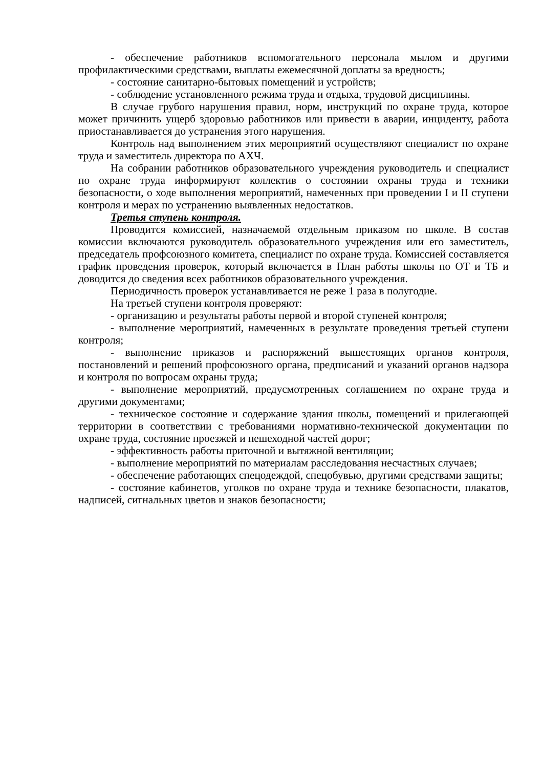- обеспечение работников вспомогательного персонала мылом и другими профилактическими средствами, выплаты ежемесячной доплаты за вредность;
- состояние санитарно-бытовых помещений и устройств;
- соблюдение установленного режима труда и отдыха, трудовой дисциплины.
В случае грубого нарушения правил, норм, инструкций по охране труда, которое может причинить ущерб здоровью работников или привести в аварии, инциденту, работа приостанавливается до устранения этого нарушения.
Контроль над выполнением этих мероприятий осуществляют специалист по охране труда и заместитель директора по АХЧ.
На собрании работников образовательного учреждения руководитель и специалист по охране труда информируют коллектив о состоянии охраны труда и техники безопасности, о ходе выполнения мероприятий, намеченных при проведении I и II ступени контроля и мерах по устранению выявленных недостатков.
Третья ступень контроля.
Проводится комиссией, назначаемой отдельным приказом по школе. В состав комиссии включаются руководитель образовательного учреждения или его заместитель, председатель профсоюзного комитета, специалист по охране труда. Комиссией составляется график проведения проверок, который включается в План работы школы по ОТ и ТБ и доводится до сведения всех работников образовательного учреждения.
Периодичность проверок устанавливается не реже 1 раза в полугодие.
На третьей ступени контроля проверяют:
- организацию и результаты работы первой и второй ступеней контроля;
- выполнение мероприятий, намеченных в результате проведения третьей ступени контроля;
- выполнение приказов и распоряжений вышестоящих органов контроля, постановлений и решений профсоюзного органа, предписаний и указаний органов надзора и контроля по вопросам охраны труда;
- выполнение мероприятий, предусмотренных соглашением по охране труда и другими документами;
- техническое состояние и содержание здания школы, помещений и прилегающей территории в соответствии с требованиями нормативно-технической документации по охране труда, состояние проезжей и пешеходной частей дорог;
- эффективность работы приточной и вытяжной вентиляции;
- выполнение мероприятий по материалам расследования несчастных случаев;
- обеспечение работающих спецодеждой, спецобувью, другими средствами защиты;
- состояние кабинетов, уголков по охране труда и технике безопасности, плакатов, надписей, сигнальных цветов и знаков безопасности;